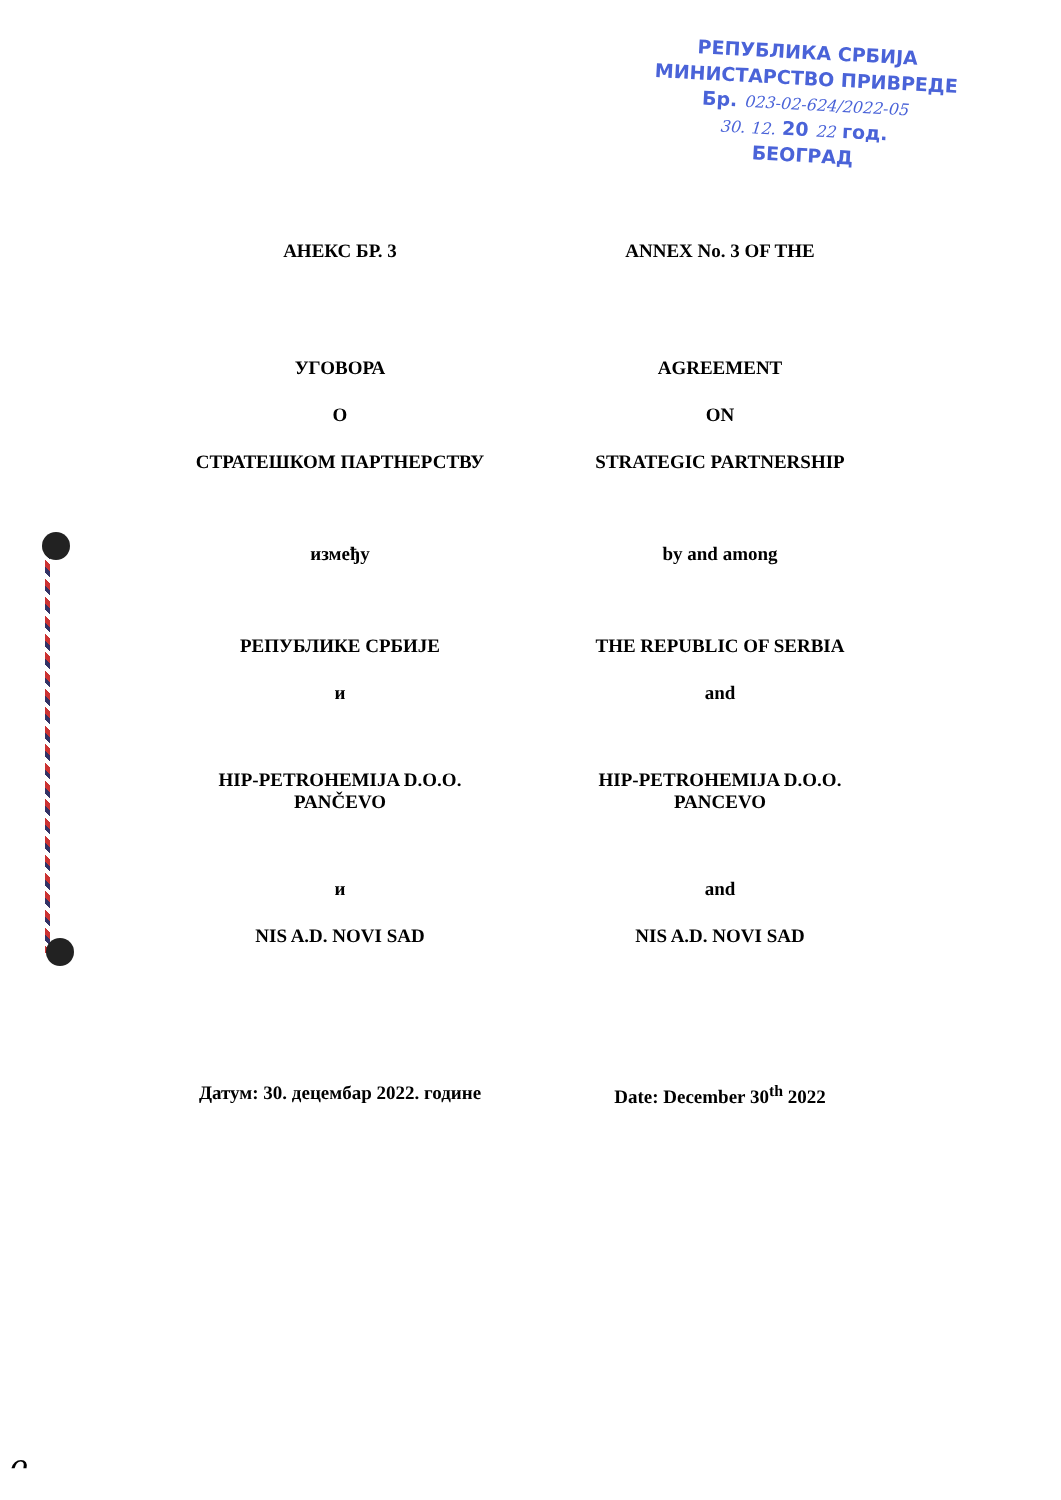РЕПУБЛИКА СРБИЈА
МИНИСТАРСТВО ПРИВРЕДЕ
Бр. 023-02-624/2022-05
30. 12. 20 22 год.
БЕОГРАД
АНЕКС БР. 3 ANNEX No. 3 OF THE
УГОВОРА AGREEMENT
О ON
СТРАТЕШКОМ ПАРТНЕРСТВУ STRATEGIC PARTNERSHIP
између by and among
РЕПУБЛИКЕ СРБИЈЕ THE REPUBLIC OF SERBIA
и and
HIP-PETROHEMIJA D.O.O.
PANČEVO
HIP-PETROHEMIJA D.O.O.
PANCEVO
и and
NIS A.D. NOVI SAD NIS A.D. NOVI SAD
Датум: 30. децембар 2022. године
Date: December 30<sup>th</sup> 2022
ᴖ